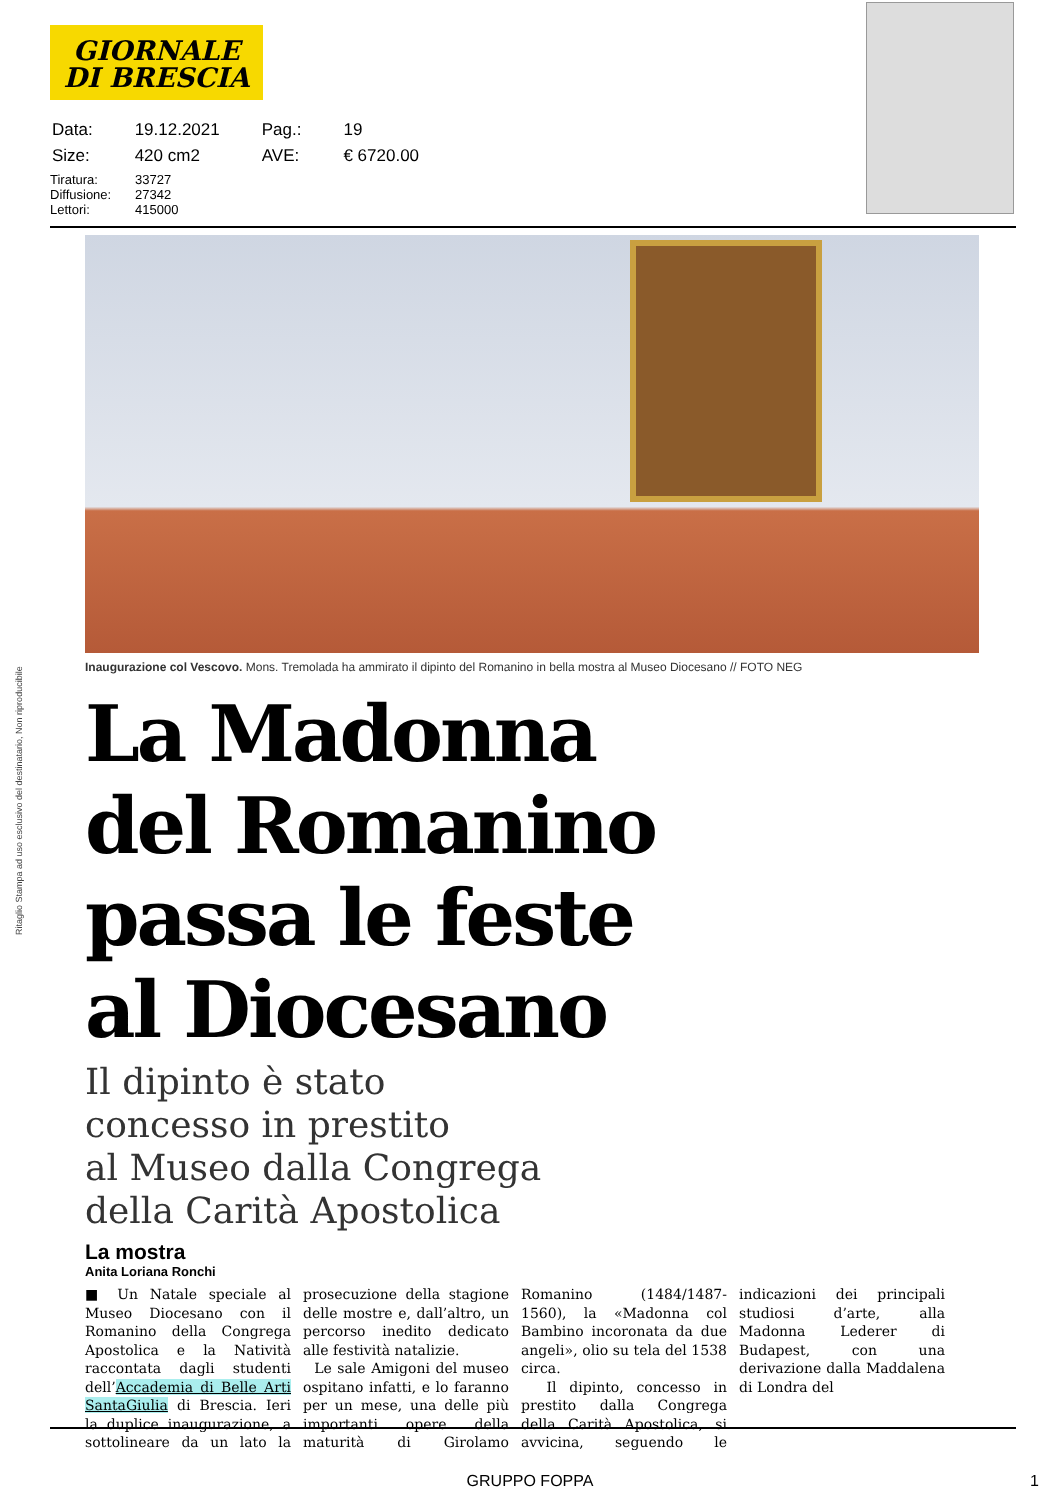GIORNALE
DI BRESCIA
| Data: | 19.12.2021 | Pag.: | 19 |
| Size: | 420 cm2 | AVE: | € 6720.00 |
Tiratura: 33727
Diffusione: 27342
Lettori: 415000
Inaugurazione col Vescovo. Mons. Tremolada ha ammirato il dipinto del Romanino in bella mostra al Museo Diocesano // FOTO NEG
Ritaglio Stampa ad uso esclusivo del destinatario, Non riproducibile
La Madonna
del Romanino
passa le feste
al Diocesano
Il dipinto è stato
concesso in prestito
al Museo dalla Congrega
della Carità Apostolica
La mostra
Anita Loriana Ronchi
■ Un Natale speciale al Museo Diocesano con il Romanino della Congrega Apostolica e la Natività raccontata dagli studenti dell’Accademia di Belle Arti SantaGiulia di Brescia. Ieri la duplice inaugurazione, a sottolineare da un lato la prosecuzione della stagione delle mostre e, dall’altro, un percorso inedito dedicato alle festività natalizie.
Le sale Amigoni del museo ospitano infatti, e lo faranno per un mese, una delle più importanti opere della maturità di Girolamo Romanino (1484/1487-1560), la «Madonna col Bambino incoronata da due angeli», olio su tela del 1538 circa.
Il dipinto, concesso in prestito dalla Congrega della Carità Apostolica, si avvicina, seguendo le indicazioni dei principali studiosi d’arte, alla Madonna Lederer di Budapest, con una derivazione dalla Maddalena di Londra del
GRUPPO FOPPA 1